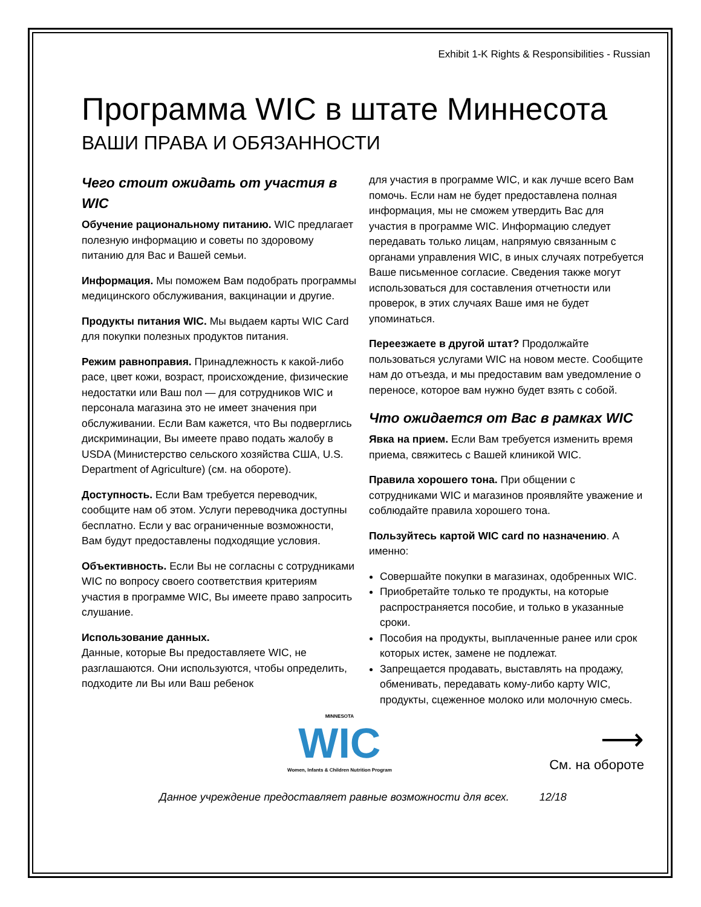Exhibit 1-K Rights & Responsibilities - Russian
Программа WIC в штате Миннесота
ВАШИ ПРАВА И ОБЯЗАННОСТИ
Чего стоит ожидать от участия в WIC
Обучение рациональному питанию. WIC предлагает полезную информацию и советы по здоровому питанию для Вас и Вашей семьи.
Информация. Мы поможем Вам подобрать программы медицинского обслуживания, вакцинации и другие.
Продукты питания WIC. Мы выдаем карты WIC Card для покупки полезных продуктов питания.
Режим равноправия. Принадлежность к какой-либо расе, цвет кожи, возраст, происхождение, физические недостатки или Ваш пол — для сотрудников WIC и персонала магазина это не имеет значения при обслуживании. Если Вам кажется, что Вы подверглись дискриминации, Вы имеете право подать жалобу в USDA (Министерство сельского хозяйства США, U.S. Department of Agriculture) (см. на обороте).
Доступность. Если Вам требуется переводчик, сообщите нам об этом. Услуги переводчика доступны бесплатно. Если у вас ограниченные возможности, Вам будут предоставлены подходящие условия.
Объективность. Если Вы не согласны с сотрудниками WIC по вопросу своего соответствия критериям участия в программе WIC, Вы имеете право запросить слушание.
Использование данных.
Данные, которые Вы предоставляете WIC, не разглашаются. Они используются, чтобы определить, подходите ли Вы или Ваш ребенок
для участия в программе WIC, и как лучше всего Вам помочь. Если нам не будет предоставлена полная информация, мы не сможем утвердить Вас для участия в программе WIC. Информацию следует передавать только лицам, напрямую связанным с органами управления WIC, в иных случаях потребуется Ваше письменное согласие. Сведения также могут использоваться для составления отчетности или проверок, в этих случаях Ваше имя не будет упоминаться.
Переезжаете в другой штат? Продолжайте пользоваться услугами WIC на новом месте. Сообщите нам до отъезда, и мы предоставим вам уведомление о переносе, которое вам нужно будет взять с собой.
Что ожидается от Вас в рамках WIC
Явка на прием. Если Вам требуется изменить время приема, свяжитесь с Вашей клиникой WIC.
Правила хорошего тона. При общении с сотрудниками WIC и магазинов проявляйте уважение и соблюдайте правила хорошего тона.
Пользуйтесь картой WIC card по назначению. А именно:
Совершайте покупки в магазинах, одобренных WIC.
Приобретайте только те продукты, на которые распространяется пособие, и только в указанные сроки.
Пособия на продукты, выплаченные ранее или срок которых истек, замене не подлежат.
Запрещается продавать, выставлять на продажу, обменивать, передавать кому-либо карту WIC, продукты, сцеженное молоко или молочную смесь.
MINNESOTA
WIC
Women, Infants & Children Nutrition Program
⟶
См. на обороте
Данное учреждение предоставляет равные возможности для всех. 12/18